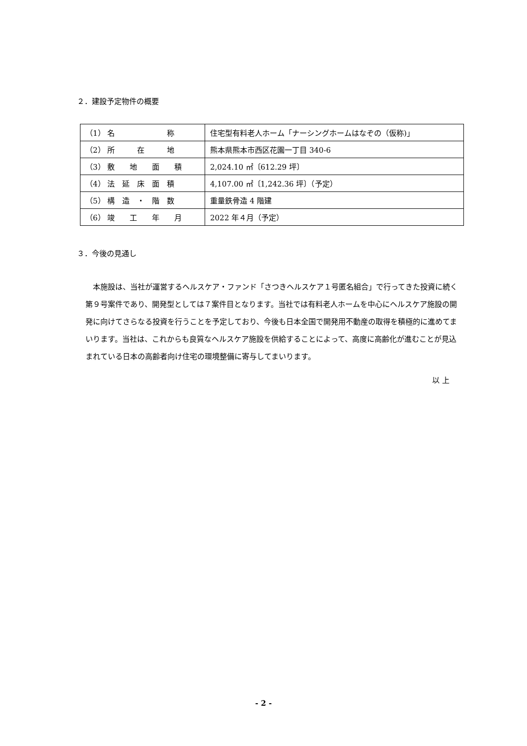２．建設予定物件の概要
| （1） 名 称 | 住宅型有料老人ホーム「ナーシングホームはなぞの（仮称)」 |
| （2） 所 在 地 | 熊本県熊本市西区花園一丁目 340-6 |
| （3） 敷 地 面 積 | 2,024.10 ㎡〔612.29 坪〕 |
| （4） 法 延 床 面 積 | 4,107.00 ㎡〔1,242.36 坪〕（予定） |
| （5） 構 造 ・ 階 数 | 重量鉄骨造 4 階建 |
| （6） 竣 工 年 月 | 2022 年４月（予定） |
３．今後の見通し
　本施設は、当社が運営するヘルスケア・ファンド「さつきヘルスケア１号匿名組合」で行ってきた投資に続く第９号案件であり、開発型としては７案件目となります。当社では有料老人ホームを中心にヘルスケア施設の開発に向けてさらなる投資を行うことを予定しており、今後も日本全国で開発用不動産の取得を積極的に進めてまいります。当社は、これからも良質なヘルスケア施設を供給することによって、高度に高齢化が進むことが見込まれている日本の高齢者向け住宅の環境整備に寄与してまいります。
以 上
- 2 -